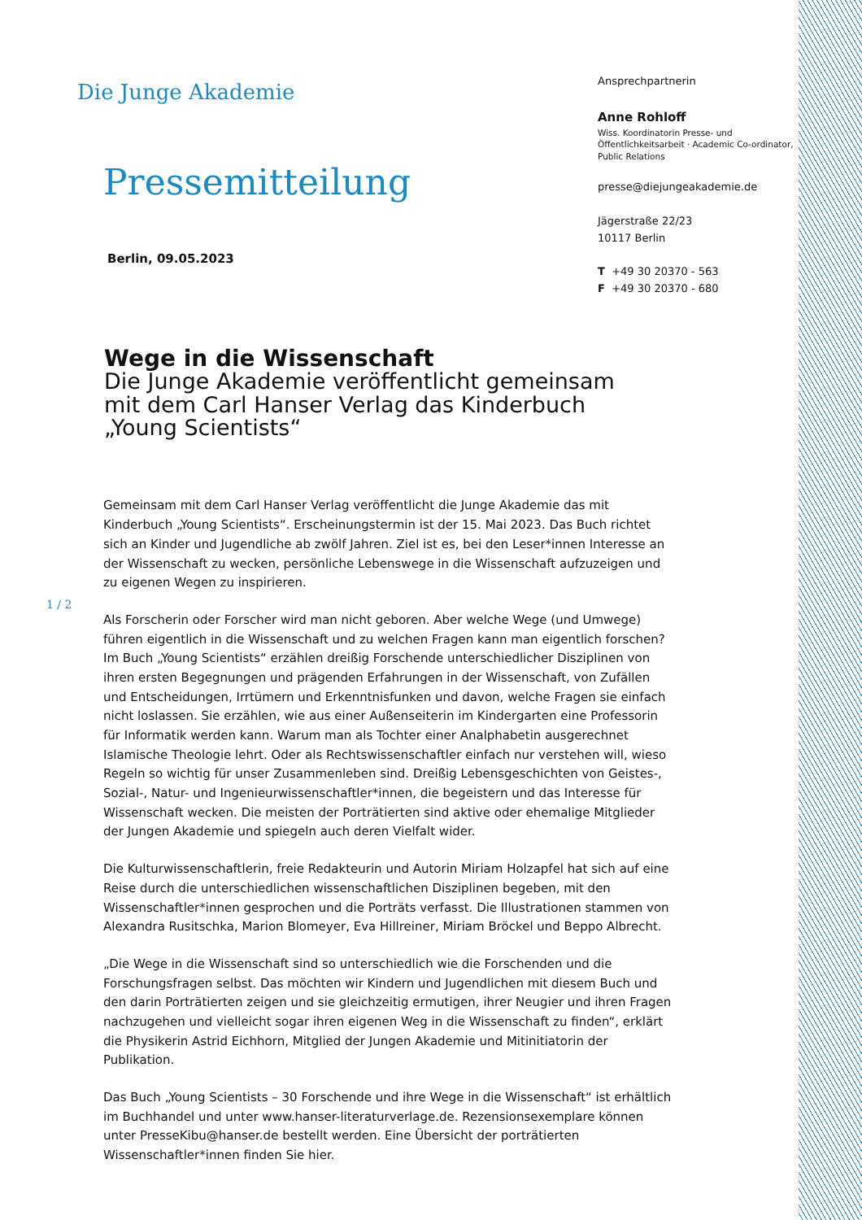Die Junge Akademie
Pressemitteilung
Berlin, 09.05.2023
Ansprechpartnerin
Anne Rohloff
Wiss. Koordinatorin Presse- und
Öffentlichkeitsarbeit · Academic Co-ordinator,
Public Relations
presse@diejungeakademie.de
Jägerstraße 22/23
10117 Berlin
T +49 30 20370 - 563
F +49 30 20370 - 680
Wege in die Wissenschaft
Die Junge Akademie veröffentlicht gemeinsam mit dem Carl Hanser Verlag das Kinderbuch „Young Scientists“
1 / 2
Gemeinsam mit dem Carl Hanser Verlag veröffentlicht die Junge Akademie das mit Kinderbuch „Young Scientists“. Erscheinungstermin ist der 15. Mai 2023. Das Buch richtet sich an Kinder und Jugendliche ab zwölf Jahren. Ziel ist es, bei den Leser*innen Interesse an der Wissenschaft zu wecken, persönliche Lebenswege in die Wissenschaft aufzuzeigen und zu eigenen Wegen zu inspirieren.
Als Forscherin oder Forscher wird man nicht geboren. Aber welche Wege (und Umwege) führen eigentlich in die Wissenschaft und zu welchen Fragen kann man eigentlich forschen? Im Buch „Young Scientists“ erzählen dreißig Forschende unterschiedlicher Disziplinen von ihren ersten Begegnungen und prägenden Erfahrungen in der Wissenschaft, von Zufällen und Entscheidungen, Irrtümern und Erkenntnisfunken und davon, welche Fragen sie einfach nicht loslassen. Sie erzählen, wie aus einer Außenseiterin im Kindergarten eine Professorin für Informatik werden kann. Warum man als Tochter einer Analphabetin ausgerechnet Islamische Theologie lehrt. Oder als Rechtswissenschaftler einfach nur verstehen will, wieso Regeln so wichtig für unser Zusammenleben sind. Dreißig Lebensgeschichten von Geistes-, Sozial-, Natur- und Ingenieurwissenschaftler*innen, die begeistern und das Interesse für Wissenschaft wecken. Die meisten der Porträtierten sind aktive oder ehemalige Mitglieder der Jungen Akademie und spiegeln auch deren Vielfalt wider.
Die Kulturwissenschaftlerin, freie Redakteurin und Autorin Miriam Holzapfel hat sich auf eine Reise durch die unterschiedlichen wissenschaftlichen Disziplinen begeben, mit den Wissenschaftler*innen gesprochen und die Porträts verfasst. Die Illustrationen stammen von Alexandra Rusitschka, Marion Blomeyer, Eva Hillreiner, Miriam Bröckel und Beppo Albrecht.
„Die Wege in die Wissenschaft sind so unterschiedlich wie die Forschenden und die Forschungsfragen selbst. Das möchten wir Kindern und Jugendlichen mit diesem Buch und den darin Porträtierten zeigen und sie gleichzeitig ermutigen, ihrer Neugier und ihren Fragen nachzugehen und vielleicht sogar ihren eigenen Weg in die Wissenschaft zu finden“, erklärt die Physikerin Astrid Eichhorn, Mitglied der Jungen Akademie und Mitinitiatorin der Publikation.
Das Buch „Young Scientists – 30 Forschende und ihre Wege in die Wissenschaft“ ist erhältlich im Buchhandel und unter www.hanser-literaturverlage.de. Rezensionsexemplare können unter PresseKibu@hanser.de bestellt werden. Eine Übersicht der porträtierten Wissenschaftler*innen finden Sie hier.